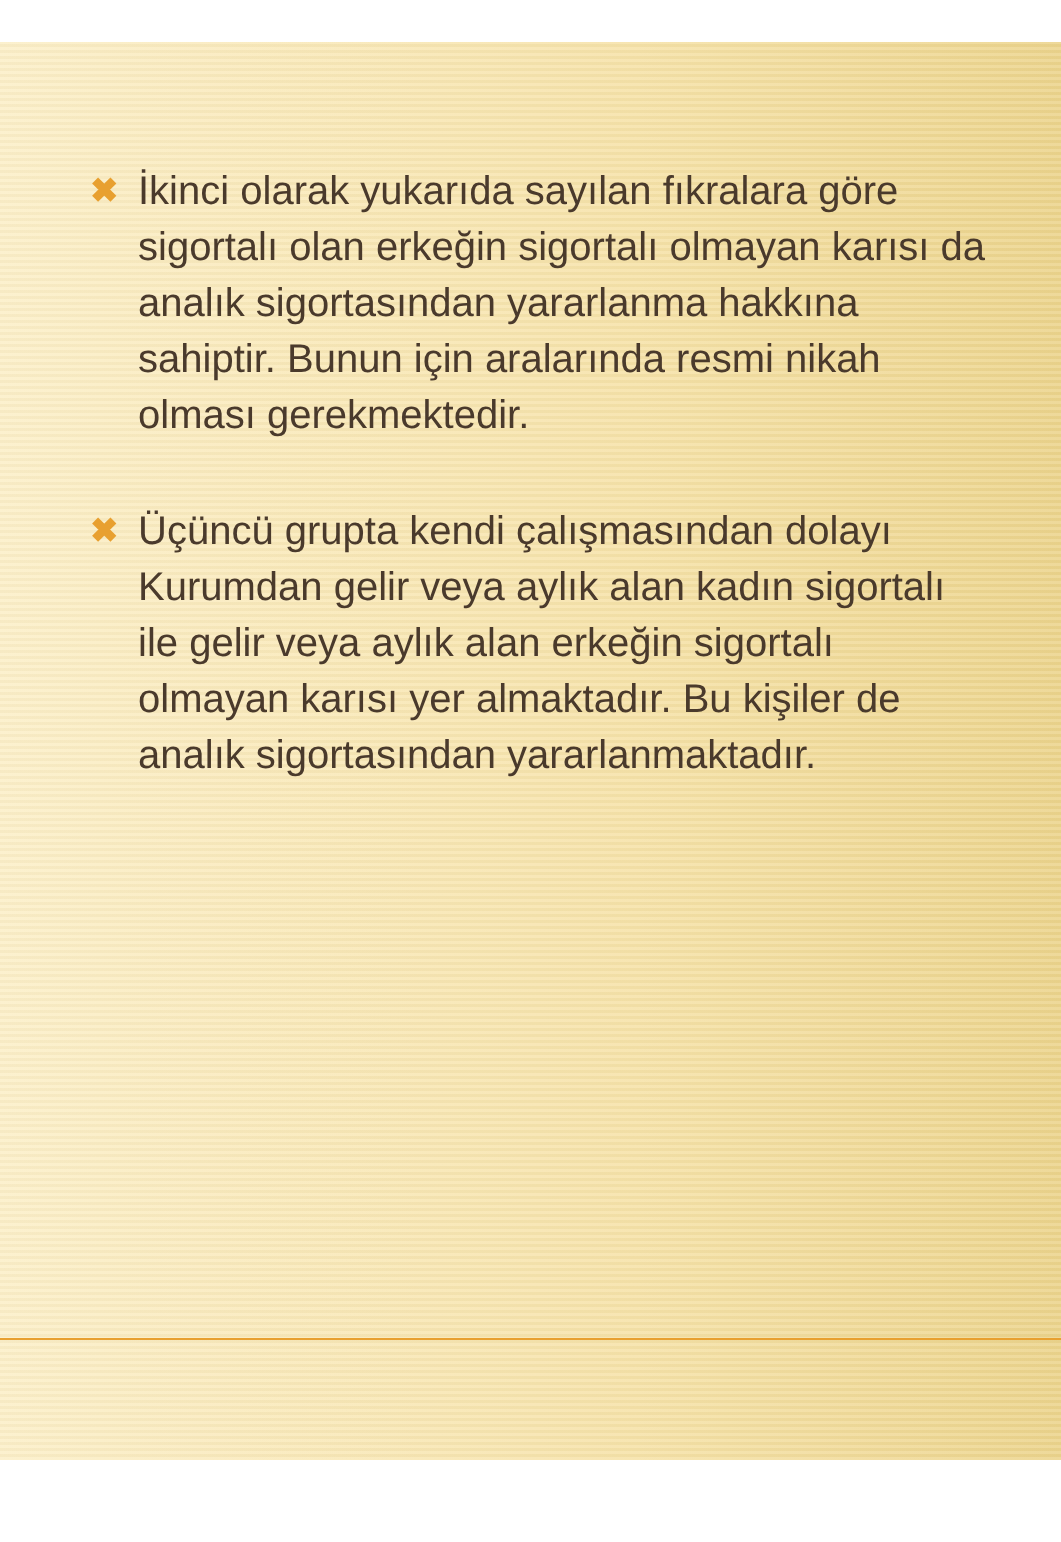✖ İkinci olarak yukarıda sayılan fıkralara göre sigortalı olan erkeğin sigortalı olmayan karısı da analık sigortasından yararlanma hakkına sahiptir. Bunun için aralarında resmi nikah olması gerekmektedir.
✖ Üçüncü grupta kendi çalışmasından dolayı Kurumdan gelir veya aylık alan kadın sigortalı ile gelir veya aylık alan erkeğin sigortalı olmayan karısı yer almaktadır. Bu kişiler de analık sigortasından yararlanmaktadır.